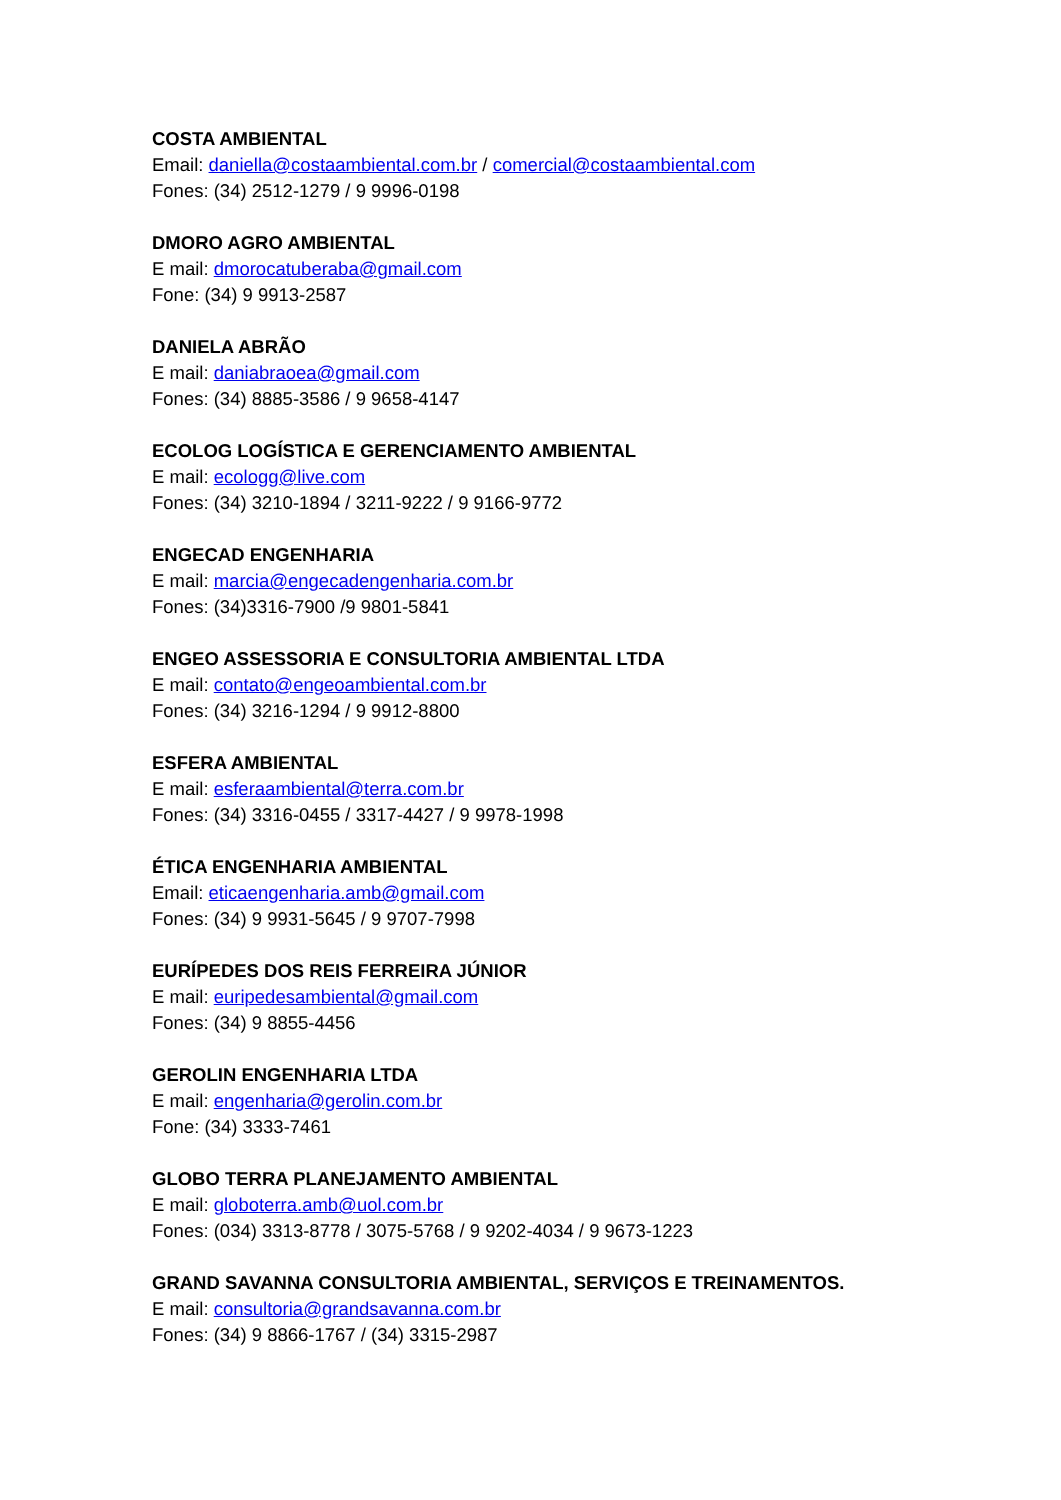COSTA AMBIENTAL
Email: daniella@costaambiental.com.br / comercial@costaambiental.com
Fones: (34) 2512-1279 / 9 9996-0198
DMORO AGRO AMBIENTAL
E mail: dmorocatuberaba@gmail.com
Fone: (34) 9 9913-2587
DANIELA ABRÃO
E mail: daniabraoea@gmail.com
Fones: (34) 8885-3586 / 9 9658-4147
ECOLOG LOGÍSTICA E GERENCIAMENTO AMBIENTAL
E mail: ecologg@live.com
Fones: (34) 3210-1894 / 3211-9222 / 9 9166-9772
ENGECAD ENGENHARIA
E mail: marcia@engecadengenharia.com.br
Fones: (34)3316-7900 /9 9801-5841
ENGEO ASSESSORIA E CONSULTORIA AMBIENTAL LTDA
E mail: contato@engeoambiental.com.br
Fones: (34) 3216-1294 / 9 9912-8800
ESFERA AMBIENTAL
E mail: esferaambiental@terra.com.br
Fones: (34) 3316-0455 / 3317-4427 / 9 9978-1998
ÉTICA ENGENHARIA AMBIENTAL
Email: eticaengenharia.amb@gmail.com
Fones: (34) 9 9931-5645 / 9 9707-7998
EURÍPEDES DOS REIS FERREIRA JÚNIOR
E mail: euripedesambiental@gmail.com
Fones: (34) 9 8855-4456
GEROLIN ENGENHARIA LTDA
E mail: engenharia@gerolin.com.br
Fone: (34) 3333-7461
GLOBO TERRA PLANEJAMENTO AMBIENTAL
E mail: globoterra.amb@uol.com.br
Fones: (034) 3313-8778 / 3075-5768 / 9 9202-4034 / 9 9673-1223
GRAND SAVANNA CONSULTORIA AMBIENTAL, SERVIÇOS E TREINAMENTOS.
E mail: consultoria@grandsavanna.com.br
Fones: (34) 9 8866-1767 / (34) 3315-2987